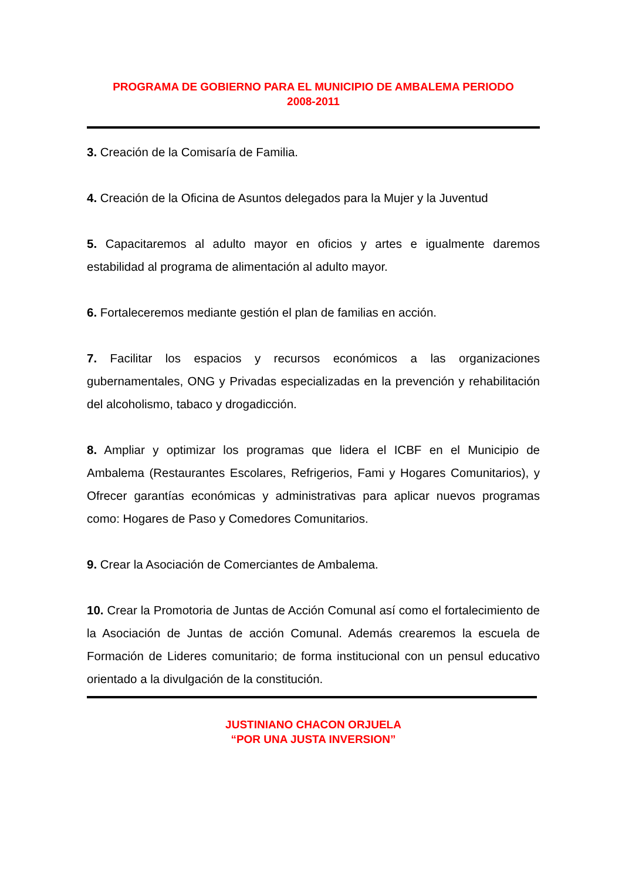PROGRAMA DE GOBIERNO PARA EL MUNICIPIO DE AMBALEMA PERIODO
2008-2011
3. Creación de la Comisaría de Familia.
4. Creación de la Oficina de Asuntos delegados para la Mujer y la Juventud
5. Capacitaremos al adulto mayor en oficios y artes e igualmente daremos estabilidad al programa de alimentación al adulto mayor.
6. Fortaleceremos mediante gestión el plan de familias en acción.
7. Facilitar los espacios y recursos económicos a las organizaciones gubernamentales, ONG y Privadas especializadas en la prevención y rehabilitación del alcoholismo, tabaco y drogadicción.
8. Ampliar y optimizar los programas que lidera el ICBF en el Municipio de Ambalema (Restaurantes Escolares, Refrigerios, Fami y Hogares Comunitarios), y Ofrecer garantías económicas y administrativas para aplicar nuevos programas como: Hogares de Paso y Comedores Comunitarios.
9. Crear la Asociación de Comerciantes de Ambalema.
10. Crear la Promotoria de Juntas de Acción Comunal así como el fortalecimiento de la Asociación de Juntas de acción Comunal. Además crearemos la escuela de Formación de Lideres comunitario; de forma institucional con un pensul educativo orientado a la divulgación de la constitución.
JUSTINIANO CHACON ORJUELA
“POR UNA JUSTA INVERSION”